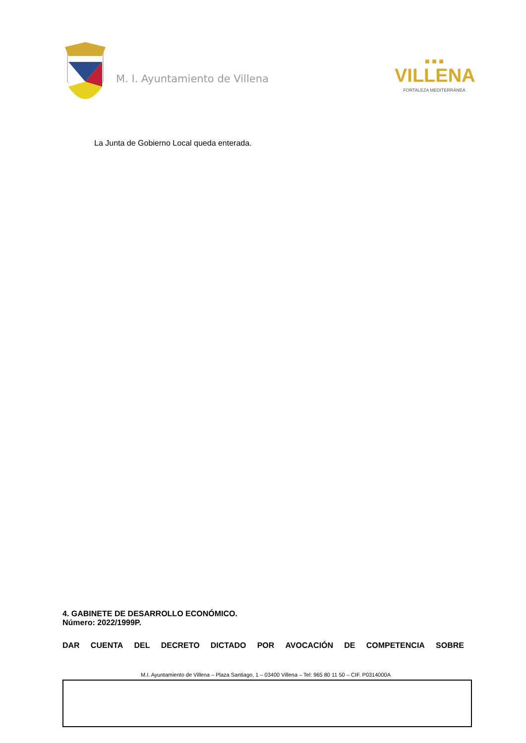M. I. Ayuntamiento de Villena
■ ■ ■
VILLENA
FORTALEZA MEDITERRÁNEA
La Junta de Gobierno Local queda enterada.
4. GABINETE DE DESARROLLO ECONÓMICO.
Número: 2022/1999P.
DAR CUENTA DEL DECRETO DICTADO POR AVOCACIÓN DE COMPETENCIA SOBRE
M.I. Ayuntamiento de Villena – Plaza Santiago, 1 – 03400 Villena – Tel: 965 80 11 50 – CIF. P0314000A